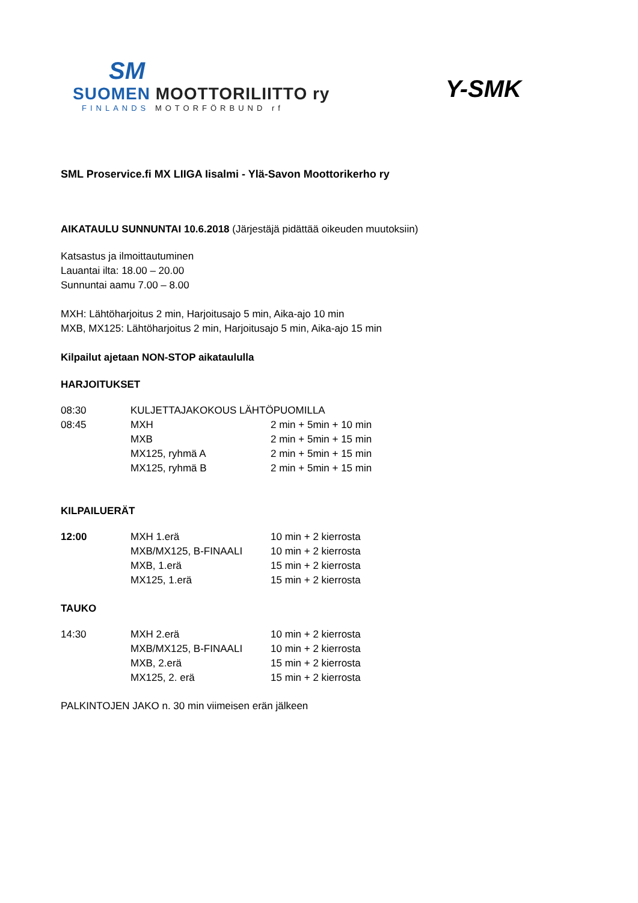SM
SUOMEN MOOTTORILIITTO ry
FINLANDS MOTORFÖRBUND rf
Y-SMK
SML Proservice.fi MX LIIGA Iisalmi - Ylä-Savon Moottorikerho ry
AIKATAULU SUNNUNTAI 10.6.2018 (Järjestäjä pidättää oikeuden muutoksiin)
Katsastus ja ilmoittautuminen
Lauantai ilta: 18.00 – 20.00
Sunnuntai aamu 7.00 – 8.00
MXH: Lähtöharjoitus 2 min, Harjoitusajo 5 min, Aika-ajo 10 min
MXB, MX125: Lähtöharjoitus 2 min, Harjoitusajo 5 min, Aika-ajo 15 min
Kilpailut ajetaan NON-STOP aikataululla
HARJOITUKSET
| 08:30 | KULJETTAJAKOKOUS LÄHTÖPUOMILLA | |
| 08:45 | MXH | 2 min + 5min + 10 min |
| | MXB | 2 min + 5min + 15 min |
| | MX125, ryhmä A | 2 min + 5min + 15 min |
| | MX125, ryhmä B | 2 min + 5min + 15 min |
KILPAILUERÄT
| 12:00 | MXH 1.erä | 10 min + 2 kierrosta |
| | MXB/MX125, B-FINAALI | 10 min + 2 kierrosta |
| | MXB, 1.erä | 15 min + 2 kierrosta |
| | MX125, 1.erä | 15 min + 2 kierrosta |
TAUKO
| 14:30 | MXH 2.erä | 10 min + 2 kierrosta |
| | MXB/MX125, B-FINAALI | 10 min + 2 kierrosta |
| | MXB, 2.erä | 15 min + 2 kierrosta |
| | MX125, 2. erä | 15 min + 2 kierrosta |
PALKINTOJEN JAKO n. 30 min viimeisen erän jälkeen